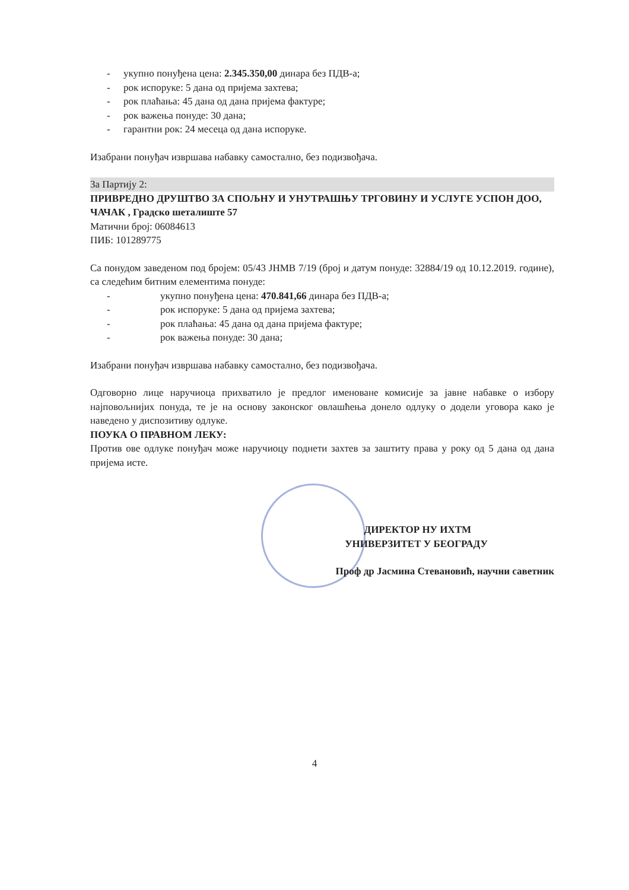- укупно понуђена цена: 2.345.350,00 динара без ПДВ-а;
- рок испоруке: 5 дана од пријема захтева;
- рок плаћања: 45 дана од дана пријема фактуре;
- рок важења понуде: 30 дана;
- гарантни рок: 24 месеца од дана испоруке.
Изабрани понуђач извршава набавку самостално, без подизвођача.
За Партију 2:
ПРИВРЕДНО ДРУШТВО ЗА СПОЉНУ И УНУТРАШЊУ ТРГОВИНУ И УСЛУГЕ УСПОН ДОО, ЧАЧАК , Градско шеталиште 57
Матични број: 06084613
ПИБ: 101289775
Са понудом заведеном под бројем: 05/43 ЈНМВ 7/19 (број и датум понуде: 32884/19 од 10.12.2019. године), са следећим битним елементима понуде:
- укупно понуђена цена: 470.841,66 динара без ПДВ-а;
- рок испоруке: 5 дана од пријема захтева;
- рок плаћања: 45 дана од дана пријема фактуре;
- рок важења понуде: 30 дана;
Изабрани понуђач извршава набавку самостално, без подизвођача.
Одговорно лице наручиоца прихватило је предлог именоване комисије за јавне набавке о избору најповољнијих понуда, те је на основу законског овлашћења донело одлуку о додели уговора како је наведено у диспозитиву одлуке.
ПОУКА О ПРАВНОМ ЛЕКУ:
Против ове одлуке понуђач може наручиоцу поднети захтев за заштиту права у року од 5 дана од дана пријема исте.
ДИРЕКТОР НУ ИХТМ
УНИВЕРЗИТЕТ У БЕОГРАДУ
Проф др Јасмина Стевановић, научни саветник
4